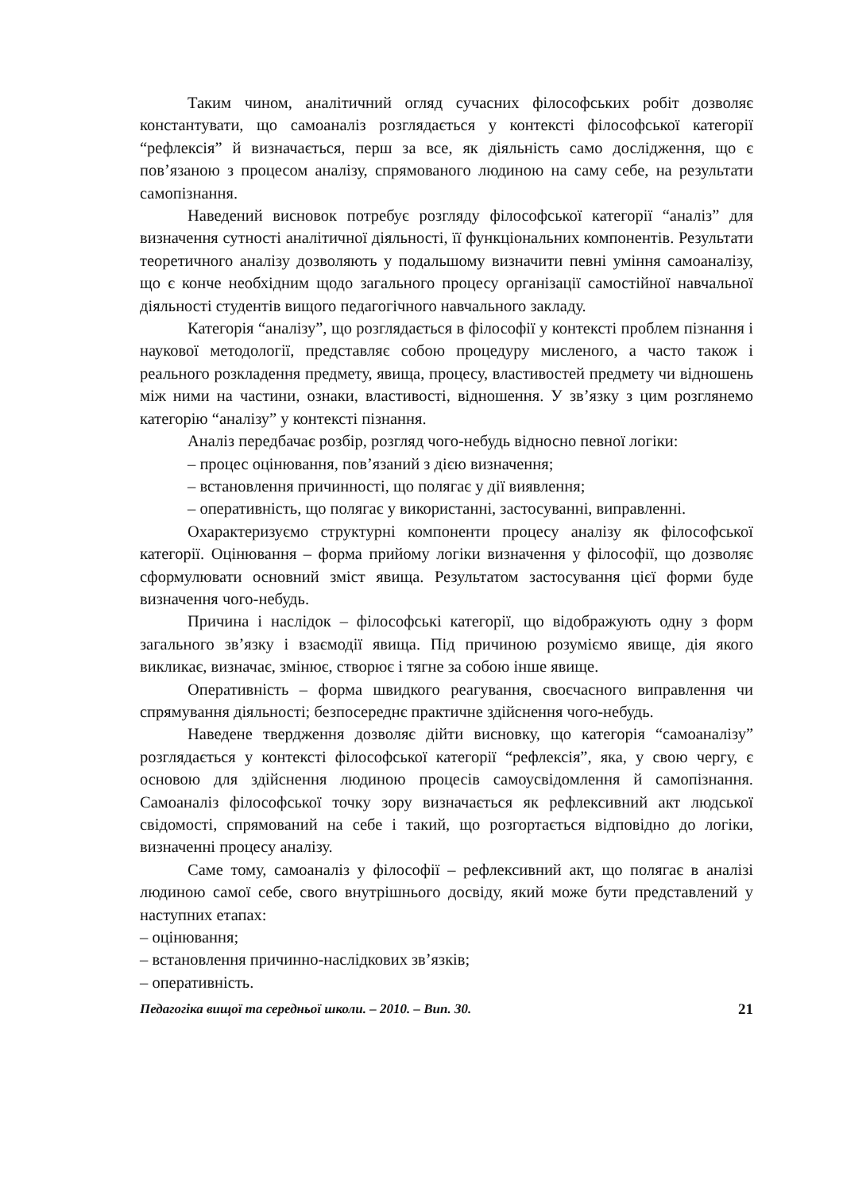Таким чином, аналітичний огляд сучасних філософських робіт дозволяє константувати, що самоаналіз розглядається у контексті філософської категорії “рефлексія” й визначається, перш за все, як діяльність само дослідження, що є пов’язаною з процесом аналізу, спрямованого людиною на саму себе, на результати самопізнання.
Наведений висновок потребує розгляду філософської категорії “аналіз” для визначення сутності аналітичної діяльності, її функціональних компонентів. Результати теоретичного аналізу дозволяють у подальшому визначити певні уміння самоаналізу, що є конче необхідним щодо загального процесу організації самостійної навчальної діяльності студентів вищого педагогічного навчального закладу.
Категорія “аналізу”, що розглядається в філософії у контексті проблем пізнання і наукової методології, представляє собою процедуру мисленого, а часто також і реального розкладення предмету, явища, процесу, властивостей предмету чи відношень між ними на частини, ознаки, властивості, відношення. У зв’язку з цим розглянемо категорію “аналізу” у контексті пізнання.
Аналіз передбачає розбір, розгляд чого-небудь відносно певної логіки:
– процес оцінювання, пов’язаний з дією визначення;
– встановлення причинності, що полягає у дії виявлення;
– оперативність, що полягає у використанні, застосуванні, виправленні.
Охарактеризуємо структурні компоненти процесу аналізу як філософської категорії. Оцінювання – форма прийому логіки визначення у філософії, що дозволяє сформулювати основний зміст явища. Результатом застосування цієї форми буде визначення чого-небудь.
Причина і наслідок – філософські категорії, що відображують одну з форм загального зв’язку і взаємодії явища. Під причиною розуміємо явище, дія якого викликає, визначає, змінює, створює і тягне за собою інше явище.
Оперативність – форма швидкого реагування, своєчасного виправлення чи спрямування діяльності; безпосереднє практичне здійснення чого-небудь.
Наведене твердження дозволяє дійти висновку, що категорія “самоаналізу” розглядається у контексті філософської категорії “рефлексія”, яка, у свою чергу, є основою для здійснення людиною процесів самоусвідомлення й самопізнання. Самоаналіз філософської точку зору визначається як рефлексивний акт людської свідомості, спрямований на себе і такий, що розгортається відповідно до логіки, визначенні процесу аналізу.
Саме тому, самоаналіз у філософії – рефлексивний акт, що полягає в аналізі людиною самої себе, свого внутрішнього досвіду, який може бути представлений у наступних етапах:
– оцінювання;
– встановлення причинно-наслідкових зв’язків;
– оперативність.
Педагогіка вищої та середньої школи. – 2010. – Вип. 30. 21